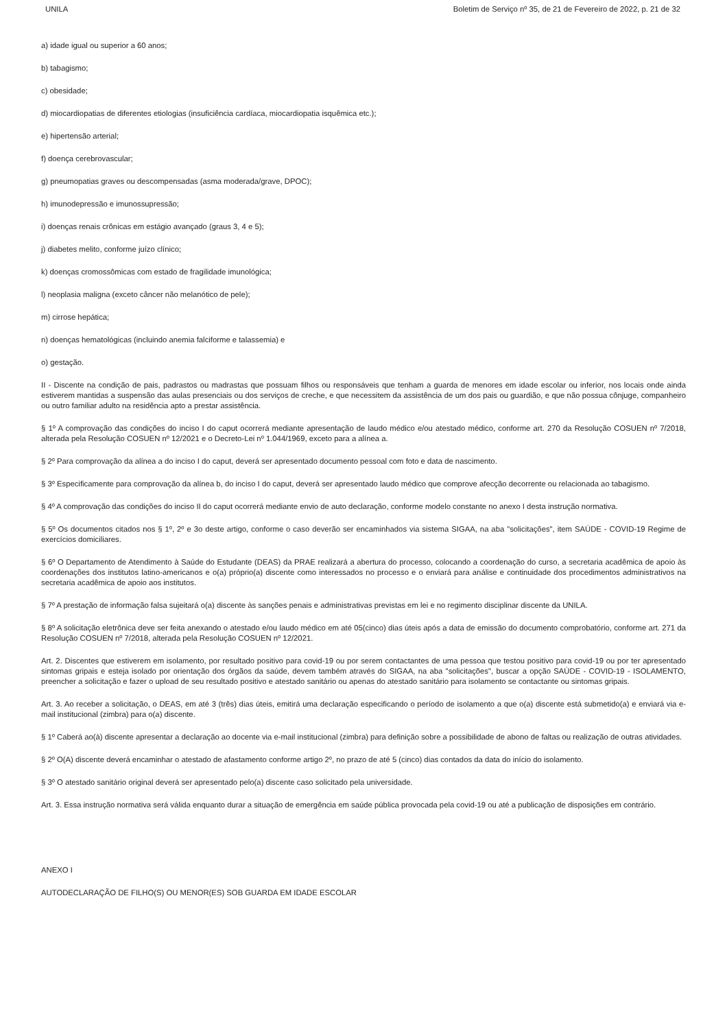UNILA Boletim de Serviço nº 35, de 21 de Fevereiro de 2022, p. 21 de 32
a) idade igual ou superior a 60 anos;
b) tabagismo;
c) obesidade;
d) miocardiopatias de diferentes etiologias (insuficiência cardíaca, miocardiopatia isquêmica etc.);
e) hipertensão arterial;
f) doença cerebrovascular;
g) pneumopatias graves ou descompensadas (asma moderada/grave, DPOC);
h) imunodepressão e imunossupressão;
i) doenças renais crônicas em estágio avançado (graus 3, 4 e 5);
j) diabetes melito, conforme juízo clínico;
k) doenças cromossômicas com estado de fragilidade imunológica;
l) neoplasia maligna (exceto câncer não melanótico de pele);
m) cirrose hepática;
n) doenças hematológicas (incluindo anemia falciforme e talassemia) e
o) gestação.
II - Discente na condição de pais, padrastos ou madrastas que possuam filhos ou responsáveis que tenham a guarda de menores em idade escolar ou inferior, nos locais onde ainda estiverem mantidas a suspensão das aulas presenciais ou dos serviços de creche, e que necessitem da assistência de um dos pais ou guardião, e que não possua cônjuge, companheiro ou outro familiar adulto na residência apto a prestar assistência.
§ 1º A comprovação das condições do inciso I do caput ocorrerá mediante apresentação de laudo médico e/ou atestado médico, conforme art. 270 da Resolução COSUEN nº 7/2018, alterada pela Resolução COSUEN nº 12/2021 e o Decreto-Lei nº 1.044/1969, exceto para a alínea a.
§ 2º Para comprovação da alínea a do inciso I do caput, deverá ser apresentado documento pessoal com foto e data de nascimento.
§ 3º Especificamente para comprovação da alínea b, do inciso I do caput, deverá ser apresentado laudo médico que comprove afecção decorrente ou relacionada ao tabagismo.
§ 4º A comprovação das condições do inciso II do caput ocorrerá mediante envio de auto declaração, conforme modelo constante no anexo I desta instrução normativa.
§ 5º Os documentos citados nos § 1º, 2º e 3o deste artigo, conforme o caso deverão ser encaminhados via sistema SIGAA, na aba "solicitações", item SAÚDE - COVID-19 Regime de exercícios domiciliares.
§ 6º O Departamento de Atendimento à Saúde do Estudante (DEAS) da PRAE realizará a abertura do processo, colocando a coordenação do curso, a secretaria acadêmica de apoio às coordenações dos institutos latino-americanos e o(a) próprio(a) discente como interessados no processo e o enviará para análise e continuidade dos procedimentos administrativos na secretaria acadêmica de apoio aos institutos.
§ 7º A prestação de informação falsa sujeitará o(a) discente às sanções penais e administrativas previstas em lei e no regimento disciplinar discente da UNILA.
§ 8º A solicitação eletrônica deve ser feita anexando o atestado e/ou laudo médico em até 05(cinco) dias úteis após a data de emissão do documento comprobatório, conforme art. 271 da Resolução COSUEN nº 7/2018, alterada pela Resolução COSUEN nº 12/2021.
Art. 2. Discentes que estiverem em isolamento, por resultado positivo para covid-19 ou por serem contactantes de uma pessoa que testou positivo para covid-19 ou por ter apresentado sintomas gripais e esteja isolado por orientação dos órgãos da saúde, devem também através do SIGAA, na aba "solicitações", buscar a opção SAÚDE - COVID-19 - ISOLAMENTO, preencher a solicitação e fazer o upload de seu resultado positivo e atestado sanitário ou apenas do atestado sanitário para isolamento se contactante ou sintomas gripais.
Art. 3. Ao receber a solicitação, o DEAS, em até 3 (três) dias úteis, emitirá uma declaração especificando o período de isolamento a que o(a) discente está submetido(a) e enviará via e-mail institucional (zimbra) para o(a) discente.
§ 1º Caberá ao(à) discente apresentar a declaração ao docente via e-mail institucional (zimbra) para definição sobre a possibilidade de abono de faltas ou realização de outras atividades.
§ 2º O(A) discente deverá encaminhar o atestado de afastamento conforme artigo 2º, no prazo de até 5 (cinco) dias contados da data do início do isolamento.
§ 3º O atestado sanitário original deverá ser apresentado pelo(a) discente caso solicitado pela universidade.
Art. 3. Essa instrução normativa será válida enquanto durar a situação de emergência em saúde pública provocada pela covid-19 ou até a publicação de disposições em contrário.
ANEXO I
AUTODECLARAÇÃO DE FILHO(S) OU MENOR(ES) SOB GUARDA EM IDADE ESCOLAR